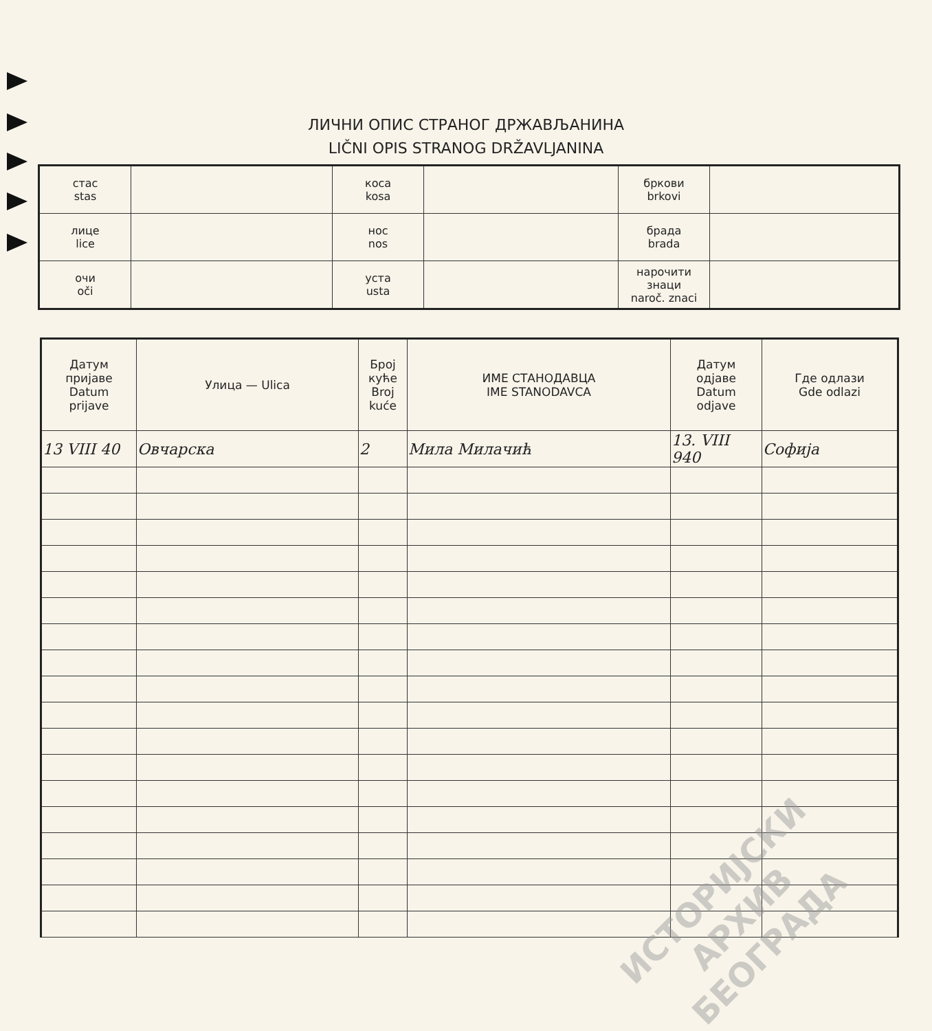ЛИЧНИ ОПИС СТРАНОГ ДРЖАВЉАНИНА
LIČNI OPIS STRANOG DRŽAVLJANINA
| стас stas | | коса kosa | | бркови brkovi | |
| лице lice | | нос nos | | брада brada | |
| очи oči | | уста usta | | нарочити знаци naroč. znaci | |
| Датум пријаве Datum prijave | Улица — Ulica | Број куће Broj kuće | ИМЕ СТАНОДАВЦА IME STANODAVCA | Датум одјаве Datum odjave | Где одлази Gde odlazi |
| --- | --- | --- | --- | --- | --- |
| 13 VIII 40 | Овчарска | 2 | Мила Милачић | 13. VIII 940 | Софија |
ИСТОРИЈСКИ
АРХИВ
БЕОГРАДА